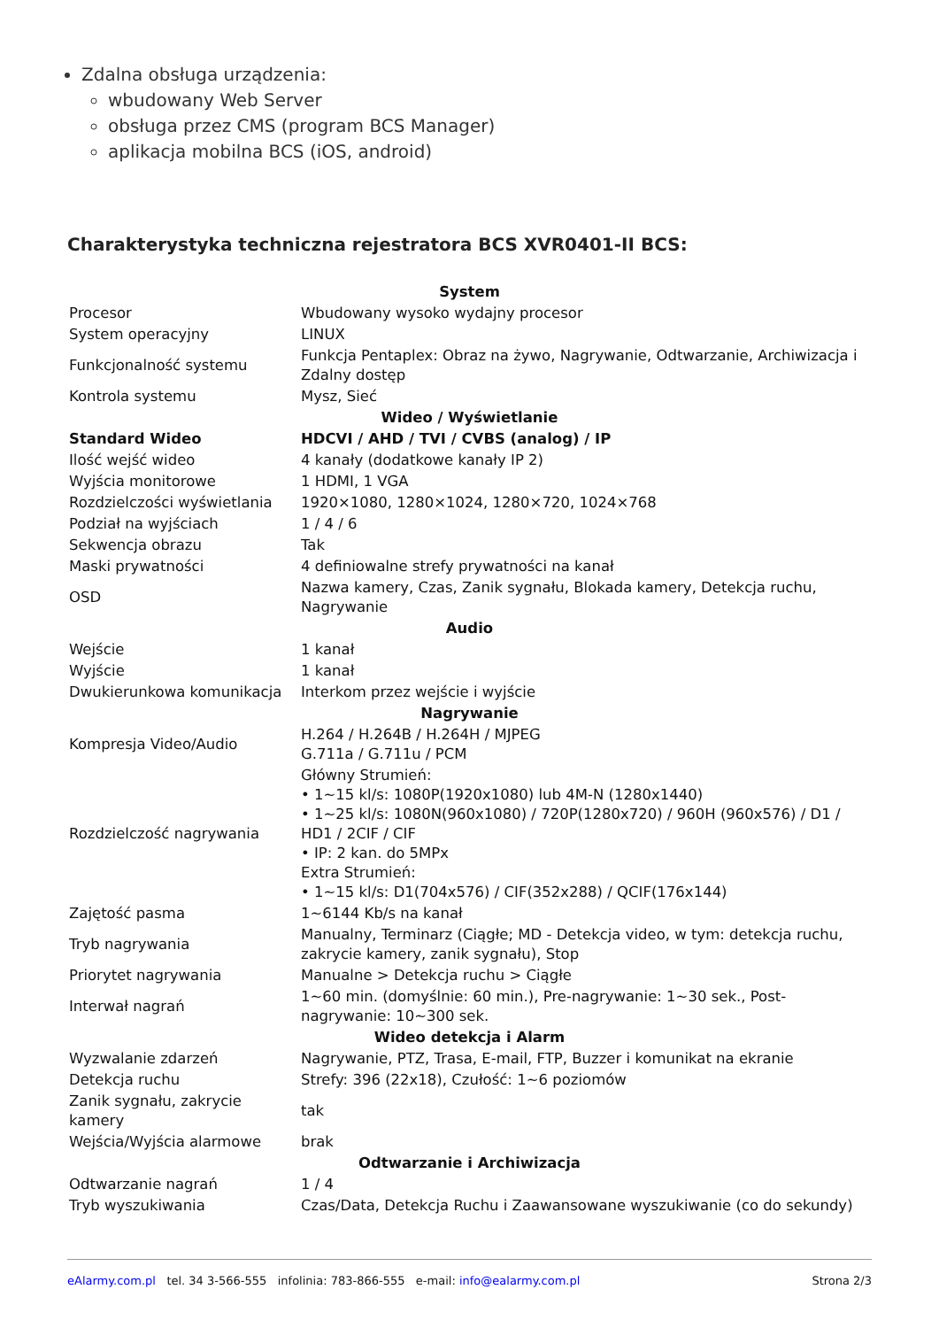Zdalna obsługa urządzenia:
wbudowany Web Server
obsługa przez CMS (program BCS Manager)
aplikacja mobilna BCS (iOS, android)
Charakterystyka techniczna rejestratora BCS XVR0401-II BCS:
| System | |
| --- | --- |
| Procesor | Wbudowany wysoko wydajny procesor |
| System operacyjny | LINUX |
| Funkcjonalność systemu | Funkcja Pentaplex: Obraz na żywo, Nagrywanie, Odtwarzanie, Archiwizacja i Zdalny dostęp |
| Kontrola systemu | Mysz, Sieć |
| Wideo / Wyświetlanie | |
| Standard Wideo | HDCVI / AHD / TVI / CVBS (analog) / IP |
| Ilość wejść wideo | 4 kanały (dodatkowe kanały IP 2) |
| Wyjścia monitorowe | 1 HDMI, 1 VGA |
| Rozdzielczości wyświetlania | 1920×1080, 1280×1024, 1280×720, 1024×768 |
| Podział na wyjściach | 1 / 4 / 6 |
| Sekwencja obrazu | Tak |
| Maski prywatności | 4 definiowalne strefy prywatności na kanał |
| OSD | Nazwa kamery, Czas, Zanik sygnału, Blokada kamery, Detekcja ruchu, Nagrywanie |
| Audio | |
| Wejście | 1 kanał |
| Wyjście | 1 kanał |
| Dwukierunkowa komunikacja | Interkom przez wejście i wyjście |
| Nagrywanie | |
| Kompresja Video/Audio | H.264 / H.264B / H.264H / MJPEG G.711a / G.711u / PCM |
| Rozdzielczość nagrywania | Główny Strumień: • 1~15 kl/s: 1080P(1920x1080) lub 4M-N (1280x1440) • 1~25 kl/s: 1080N(960x1080) / 720P(1280x720) / 960H (960x576) / D1 / HD1 / 2CIF / CIF • IP: 2 kan. do 5MPx Extra Strumień: • 1~15 kl/s: D1(704x576) / CIF(352x288) / QCIF(176x144) |
| Zajętość pasma | 1~6144 Kb/s na kanał |
| Tryb nagrywania | Manualny, Terminarz (Ciągłe; MD - Detekcja video, w tym: detekcja ruchu, zakrycie kamery, zanik sygnału), Stop |
| Priorytet nagrywania | Manualne > Detekcja ruchu > Ciągłe |
| Interwał nagrań | 1~60 min. (domyślnie: 60 min.), Pre-nagrywanie: 1~30 sek., Post-nagrywanie: 10~300 sek. |
| Wideo detekcja i Alarm | |
| Wyzwalanie zdarzeń | Nagrywanie, PTZ, Trasa, E-mail, FTP, Buzzer i komunikat na ekranie |
| Detekcja ruchu | Strefy: 396 (22x18), Czułość: 1~6 poziomów |
| Zanik sygnału, zakrycie kamery | tak |
| Wejścia/Wyjścia alarmowe | brak |
| Odtwarzanie i Archiwizacja | |
| Odtwarzanie nagrań | 1 / 4 |
| Tryb wyszukiwania | Czas/Data, Detekcja Ruchu i Zaawansowane wyszukiwanie (co do sekundy) |
eAlarmy.com.pl tel. 34 3-566-555 infolinia: 783-866-555 e-mail: info@ealarmy.com.pl Strona 2/3